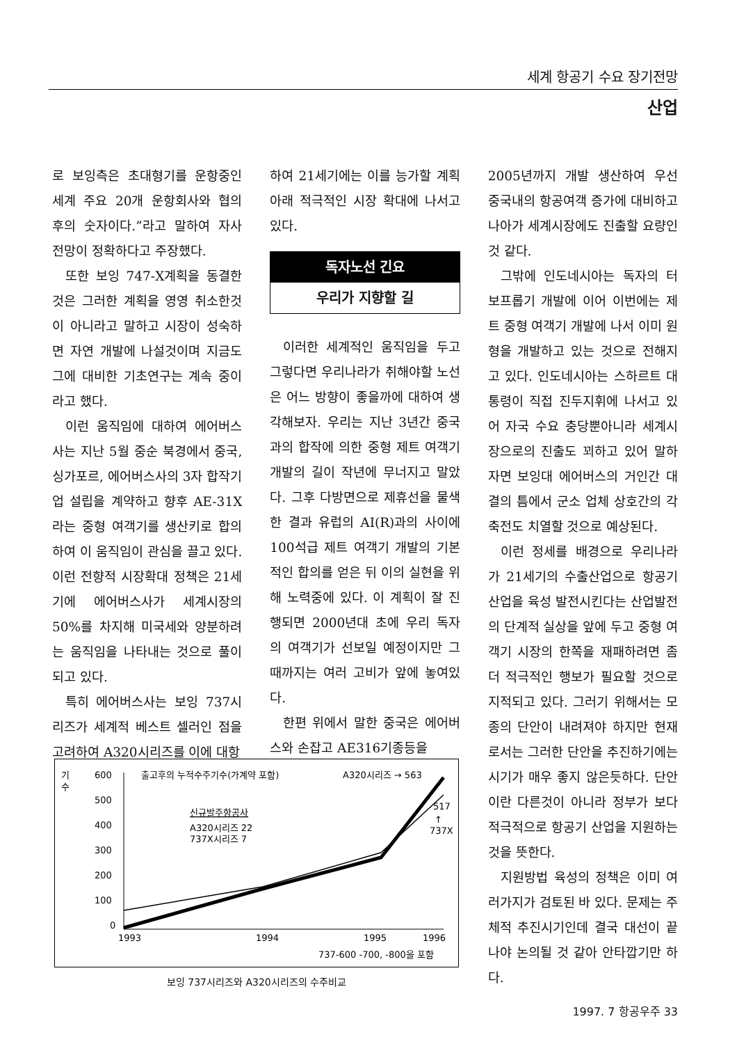세계 항공기 수요 장기전망
산업
로 보잉측은 초대형기를 운항중인 세계 주요 20개 운항회사와 협의 후의 숫자이다.”라고 말하여 자사 전망이 정확하다고 주장했다.
또한 보잉 747-X계획을 동결한 것은 그러한 계획을 영영 취소한것이 아니라고 말하고 시장이 성숙하면 자연 개발에 나설것이며 지금도 그에 대비한 기초연구는 계속 중이라고 했다.
이런 움직임에 대하여 에어버스사는 지난 5월 중순 북경에서 중국, 싱가포르, 에어버스사의 3자 합작기업 설립을 계약하고 향후 AE-31X라는 중형 여객기를 생산키로 합의하여 이 움직임이 관심을 끌고 있다. 이런 전향적 시장확대 정책은 21세기에 에어버스사가 세계시장의 50%를 차지해 미국세와 양분하려는 움직임을 나타내는 것으로 풀이되고 있다.
특히 에어버스사는 보잉 737시리즈가 세계적 베스트 셀러인 점을 고려하여 A320시리즈를 이에 대항
하여 21세기에는 이를 능가할 계획아래 적극적인 시장 확대에 나서고 있다.
독자노선 긴요
우리가 지향할 길
이러한 세계적인 움직임을 두고 그렇다면 우리나라가 취해야할 노선은 어느 방향이 좋을까에 대하여 생각해보자. 우리는 지난 3년간 중국과의 합작에 의한 중형 제트 여객기 개발의 길이 작년에 무너지고 말았다. 그후 다방면으로 제휴선을 물색한 결과 유럽의 AI(R)과의 사이에 100석급 제트 여객기 개발의 기본적인 합의를 얻은 뒤 이의 실현을 위해 노력중에 있다. 이 계획이 잘 진행되면 2000년대 초에 우리 독자의 여객기가 선보일 예정이지만 그때까지는 여러 고비가 앞에 놓여있다.
한편 위에서 말한 중국은 에어버스와 손잡고 AE316기종등을
2005년까지 개발 생산하여 우선 중국내의 항공여객 증가에 대비하고 나아가 세계시장에도 진출할 요량인 것 같다.
그밖에 인도네시아는 독자의 터보프롭기 개발에 이어 이번에는 제트 중형 여객기 개발에 나서 이미 원형을 개발하고 있는 것으로 전해지고 있다. 인도네시아는 스하르트 대통령이 직접 진두지휘에 나서고 있어 자국 수요 충당뿐아니라 세계시장으로의 진출도 꾀하고 있어 말하자면 보잉대 에어버스의 거인간 대결의 틈에서 군소 업체 상호간의 각축전도 치열할 것으로 예상된다.
이런 정세를 배경으로 우리나라가 21세기의 수출산업으로 항공기 산업을 육성 발전시킨다는 산업발전의 단계적 실상을 앞에 두고 중형 여객기 시장의 한쪽을 재패하려면 좀더 적극적인 행보가 필요할 것으로 지적되고 있다. 그러기 위해서는 모종의 단안이 내려져야 하지만 현재로서는 그러한 단안을 추진하기에는 시기가 매우 좋지 않은듯하다. 단안이란 다른것이 아니라 정부가 보다 적극적으로 항공기 산업을 지원하는 것을 뜻한다.
지원방법 육성의 정책은 이미 여러가지가 검토된 바 있다. 문제는 주체적 추진시기인데 결국 대선이 끝나야 논의될 것 같아 안타깝기만 하다.
기
수
600
500
400
300
200
100
0
1993
1994
1995
1996
출고후의 누적수주기수(가계약 포함)
A320시리즈 → 563
517
↑
737X
신규발주항공사
A320시리즈 22
737X시리즈 7
737-600 -700, -800을 포함
보잉 737시리즈와 A320시리즈의 수주비교
1997. 7 항공우주 33